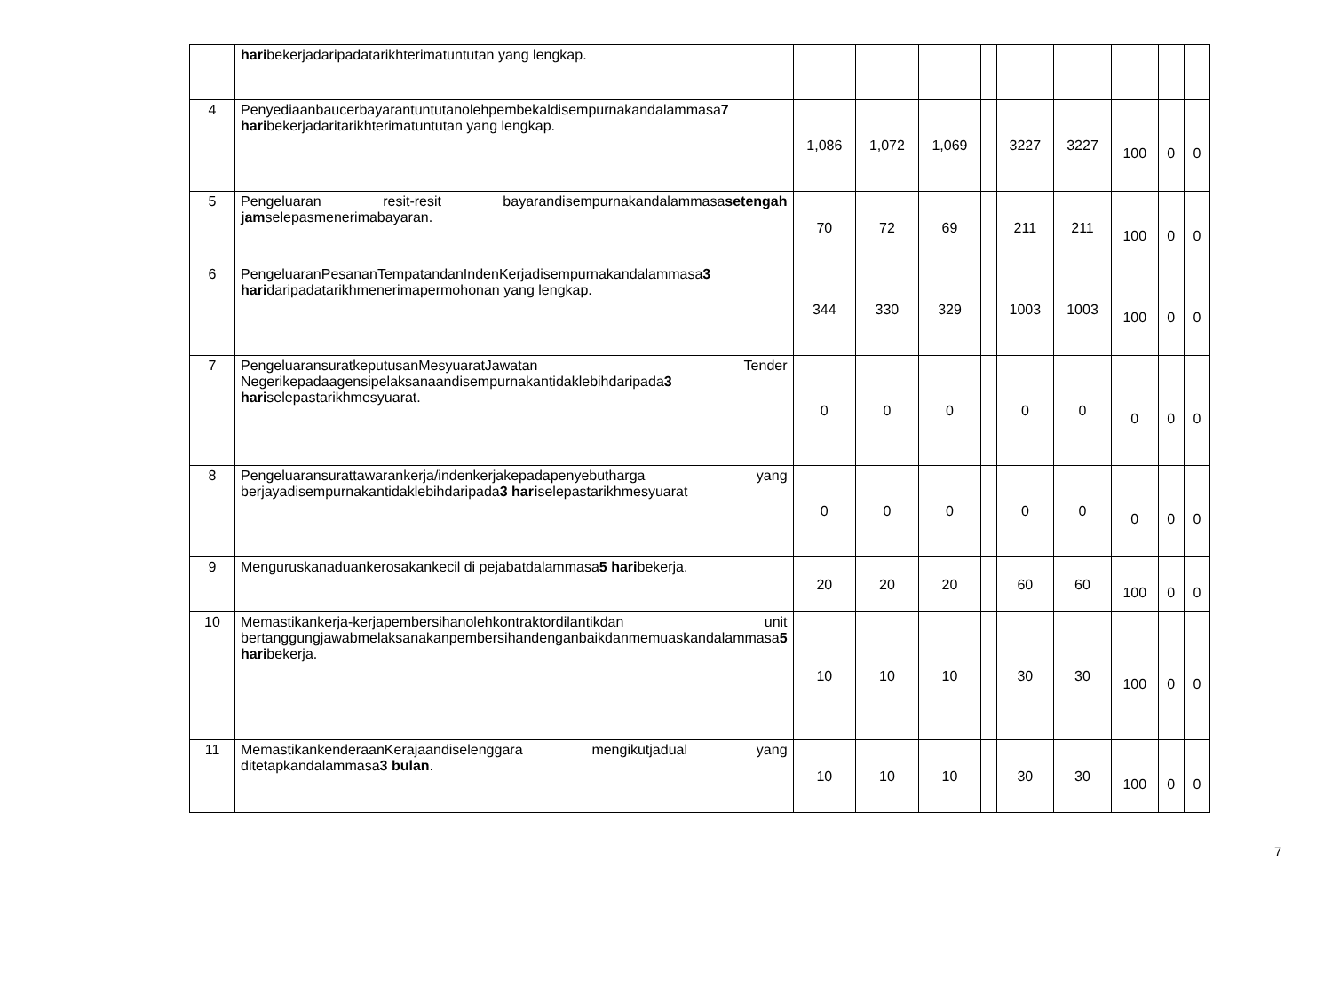| | hari bekerjadaripadatarikhterimatuntutan yang lengkap. | | | | | | | | | |
| 4 | Penyediaanbaucerbayarantuntutanolehpembekaldisempurnakandalammasa 7 hari bekerjadaritarikhterimatuntutan yang lengkap. | 1,086 | 1,072 | 1,069 | | 3227 | 3227 | 100 | 0 | 0 |
| 5 | Pengeluaran resit-resit bayarandisempurnakandalammasa setengah jam selepasmenerimabayaran. | 70 | 72 | 69 | | 211 | 211 | 100 | 0 | 0 |
| 6 | PengeluaranPesananTempatandanIndenKerjadisempurnakandalammasa 3 hari daripadatarikhmenerimapermohonan yang lengkap. | 344 | 330 | 329 | | 1003 | 1003 | 100 | 0 | 0 |
| 7 | PengeluaransuratkeputusanMesyuaratJawatan Tender Negerikepadaagensipelaksanaandisempurnakantidaklebihdaripada 3 hari selepastarikhmesyuarat. | 0 | 0 | 0 | | 0 | 0 | 0 | 0 | 0 |
| 8 | Pengeluaransurattawarankerja/indenkerjakepadapenyebutharga yang berjayadisempurnakantidaklebihdaripada 3 hari selepastarikhmesyuarat | 0 | 0 | 0 | | 0 | 0 | 0 | 0 | 0 |
| 9 | Menguruskanaduankerosakankecil di pejabatdalammasa 5 hari bekerja. | 20 | 20 | 20 | | 60 | 60 | 100 | 0 | 0 |
| 10 | Memastikankerja-kerjapembersihanolehkontraktordilantikdan unit bertanggungjawabmelaksanakanpembersihandenganbaikdanmemuaskandalammasa 5 hari bekerja. | 10 | 10 | 10 | | 30 | 30 | 100 | 0 | 0 |
| 11 | MemastikankenderaanKerajaandiselenggara mengikutjadual yang ditetapkandalammasa 3 bulan . | 10 | 10 | 10 | | 30 | 30 | 100 | 0 | 0 |
7